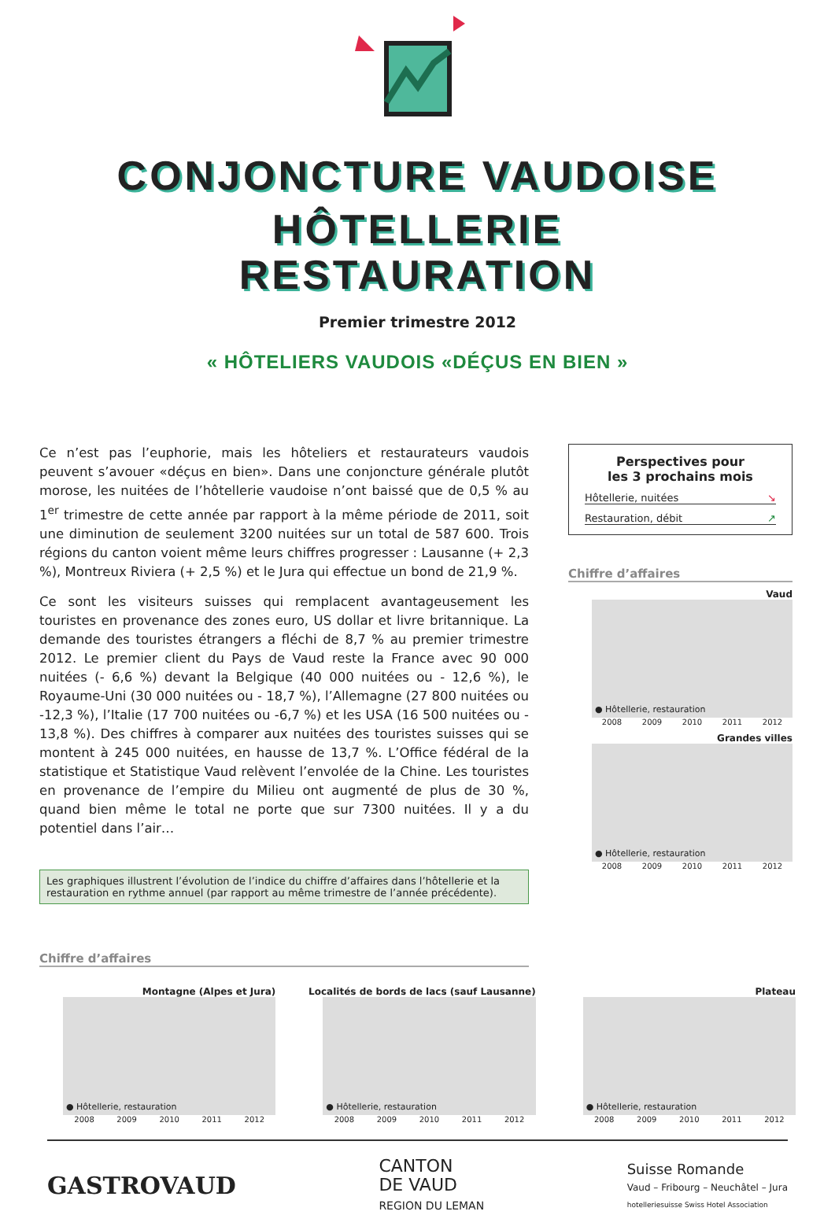CONJONCTURE VAUDOISE
HÔTELLERIE
RESTAURATION
Premier trimestre 2012
« HÔTELIERS VAUDOIS «DÉÇUS EN BIEN »
Ce n’est pas l’euphorie, mais les hôteliers et restaurateurs vaudois peuvent s’avouer «déçus en bien». Dans une conjoncture générale plutôt morose, les nuitées de l’hôtellerie vaudoise n’ont baissé que de 0,5 % au 1<sup>er</sup> trimestre de cette année par rapport à la même période de 2011, soit une diminution de seulement 3200 nuitées sur un total de 587 600. Trois régions du canton voient même leurs chiffres progresser : Lausanne (+ 2,3 %), Montreux Riviera (+ 2,5 %) et le Jura qui effectue un bond de 21,9 %.
Ce sont les visiteurs suisses qui remplacent avantageusement les touristes en provenance des zones euro, US dollar et livre britannique. La demande des touristes étrangers a fléchi de 8,7 % au premier trimestre 2012. Le premier client du Pays de Vaud reste la France avec 90 000 nuitées (- 6,6 %) devant la Belgique (40 000 nuitées ou - 12,6 %), le Royaume-Uni (30 000 nuitées ou - 18,7 %), l’Allemagne (27 800 nuitées ou -12,3 %), l’Italie (17 700 nuitées ou -6,7 %) et les USA (16 500 nuitées ou - 13,8 %). Des chiffres à comparer aux nuitées des touristes suisses qui se montent à 245 000 nuitées, en hausse de 13,7 %. L’Office fédéral de la statistique et Statistique Vaud relèvent l’envolée de la Chine. Les touristes en provenance de l’empire du Milieu ont augmenté de plus de 30 %, quand bien même le total ne porte que sur 7300 nuitées. Il y a du potentiel dans l’air…
Les graphiques illustrent l’évolution de l’indice du chiffre d’affaires dans l’hôtellerie et la restauration en rythme annuel (par rapport au même trimestre de l’année précédente).
Chiffre d’affaires
Perspectives pour
les 3 prochains mois
Hôtellerie, nuitées ↘
Restauration, débit ↗
Chiffre d’affaires
Vaud
● Hôtellerie, restauration
2008 2009 2010 2011 2012
Grandes villes
● Hôtellerie, restauration
2008 2009 2010 2011 2012
Montagne (Alpes et Jura)
● Hôtellerie, restauration
2008 2009 2010 2011 2012
Localités de bords de lacs (sauf Lausanne)
● Hôtellerie, restauration
2008 2009 2010 2011 2012
Plateau
● Hôtellerie, restauration
2008 2009 2010 2011 2012
GASTROVAUD
CANTON
DE VAUD
REGION DU LEMAN
Suisse Romande
Vaud – Fribourg – Neuchâtel – Jura
hotelleriesuisse Swiss Hotel Association